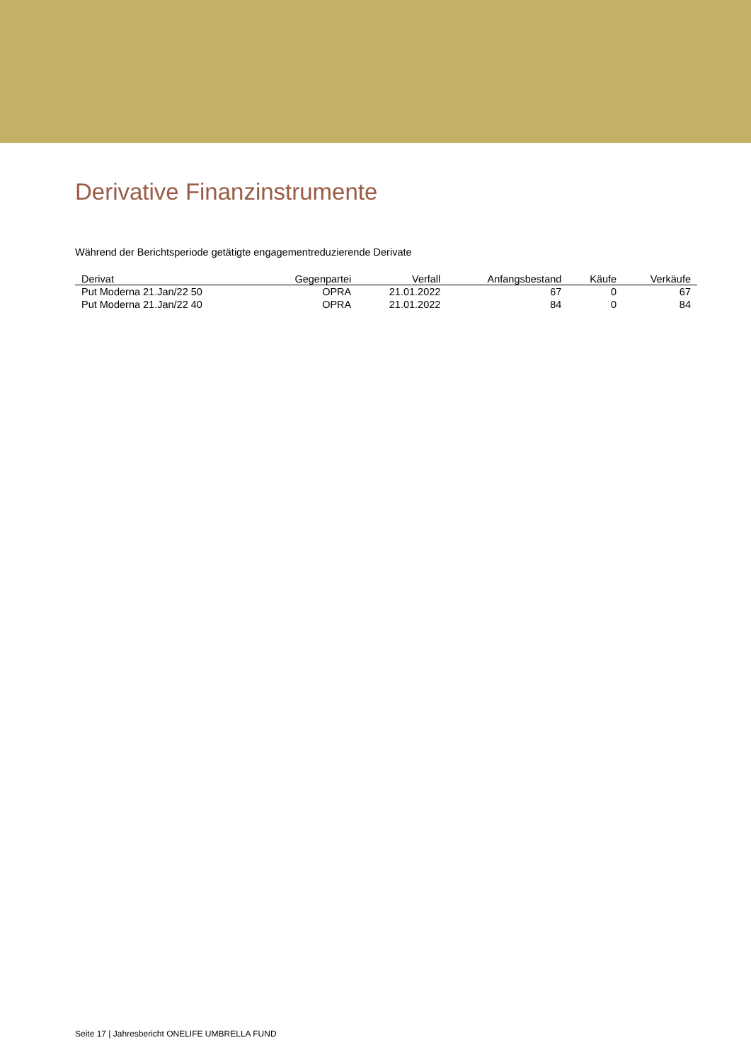Derivative Finanzinstrumente
Während der Berichtsperiode getätigte engagementreduzierende Derivate
| Derivat | Gegenpartei | Verfall | Anfangsbestand | Käufe | Verkäufe |
| --- | --- | --- | --- | --- | --- |
| Put Moderna 21.Jan/22 50 | OPRA | 21.01.2022 | 67 | 0 | 67 |
| Put Moderna 21.Jan/22 40 | OPRA | 21.01.2022 | 84 | 0 | 84 |
Seite 17 | Jahresbericht ONELIFE UMBRELLA FUND